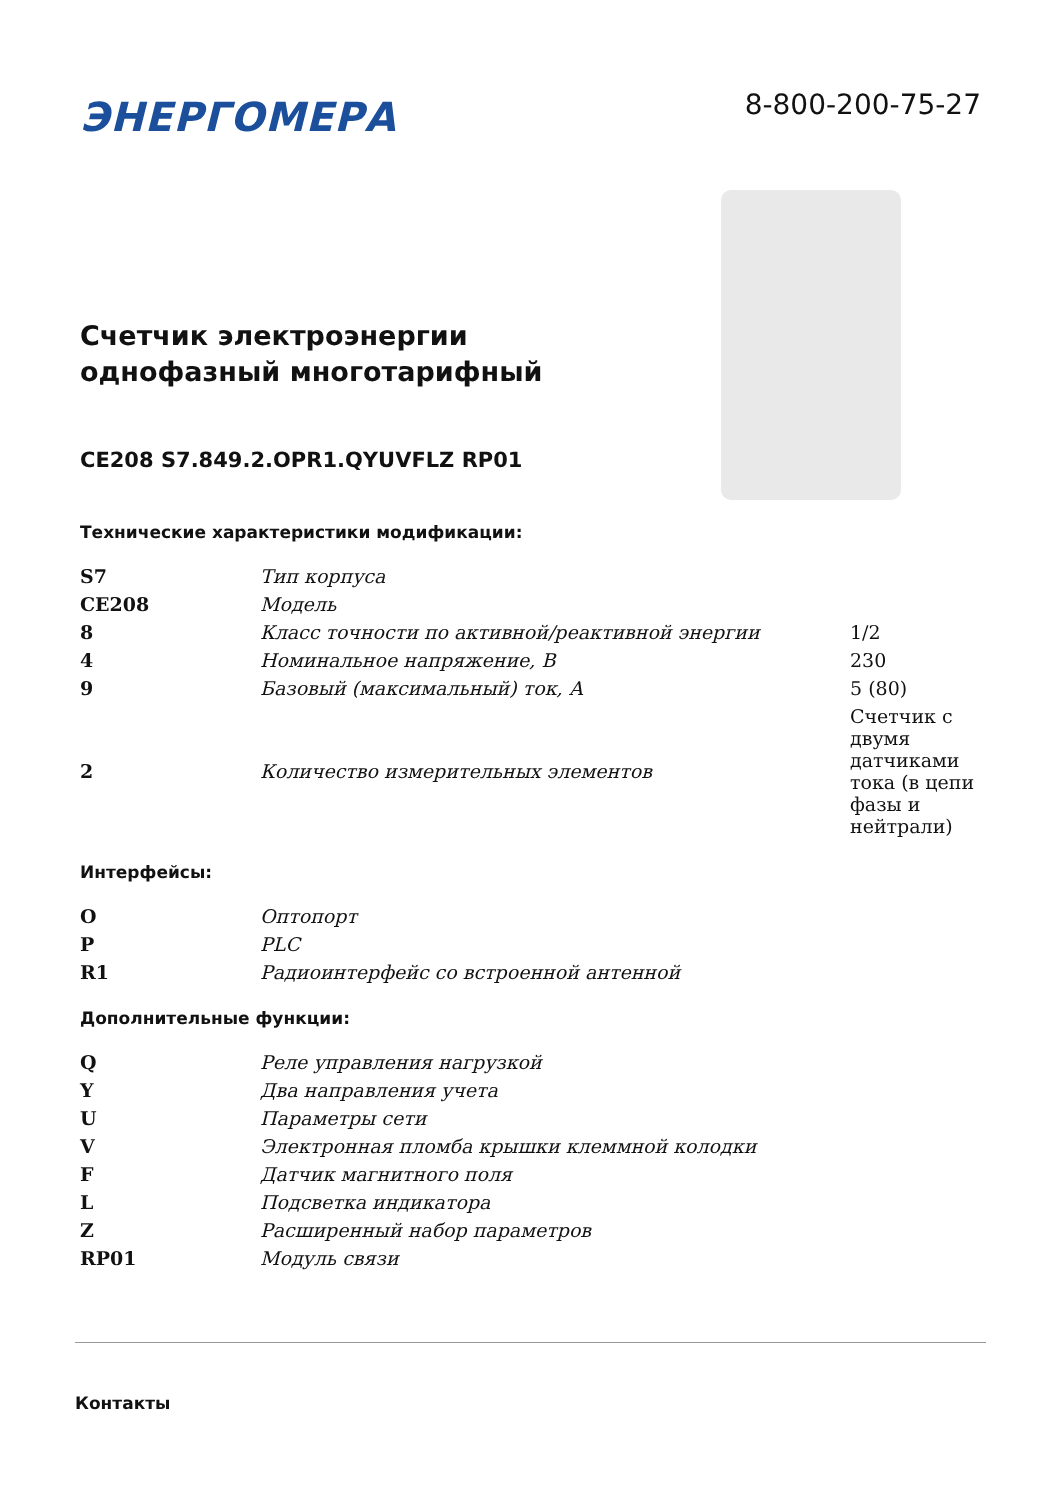ЭНЕРГОМЕРА
8-800-200-75-27
Счетчик электроэнергии
однофазный многотарифный
CE208 S7.849.2.OPR1.QYUVFLZ RP01
Технические характеристики модификации:
| S7 | Тип корпуса | |
| CE208 | Модель | |
| 8 | Класс точности по активной/реактивной энергии | 1/2 |
| 4 | Номинальное напряжение, В | 230 |
| 9 | Базовый (максимальный) ток, А | 5 (80) |
| 2 | Количество измерительных элементов | Счетчик с двумя датчиками тока (в цепи фазы и нейтрали) |
Интерфейсы:
| O | Оптопорт | |
| P | PLC | |
| R1 | Радиоинтерфейс со встроенной антенной | |
Дополнительные функции:
| Q | Реле управления нагрузкой | |
| Y | Два направления учета | |
| U | Параметры сети | |
| V | Электронная пломба крышки клеммной колодки | |
| F | Датчик магнитного поля | |
| L | Подсветка индикатора | |
| Z | Расширенный набор параметров | |
| RP01 | Модуль связи | |
Контакты